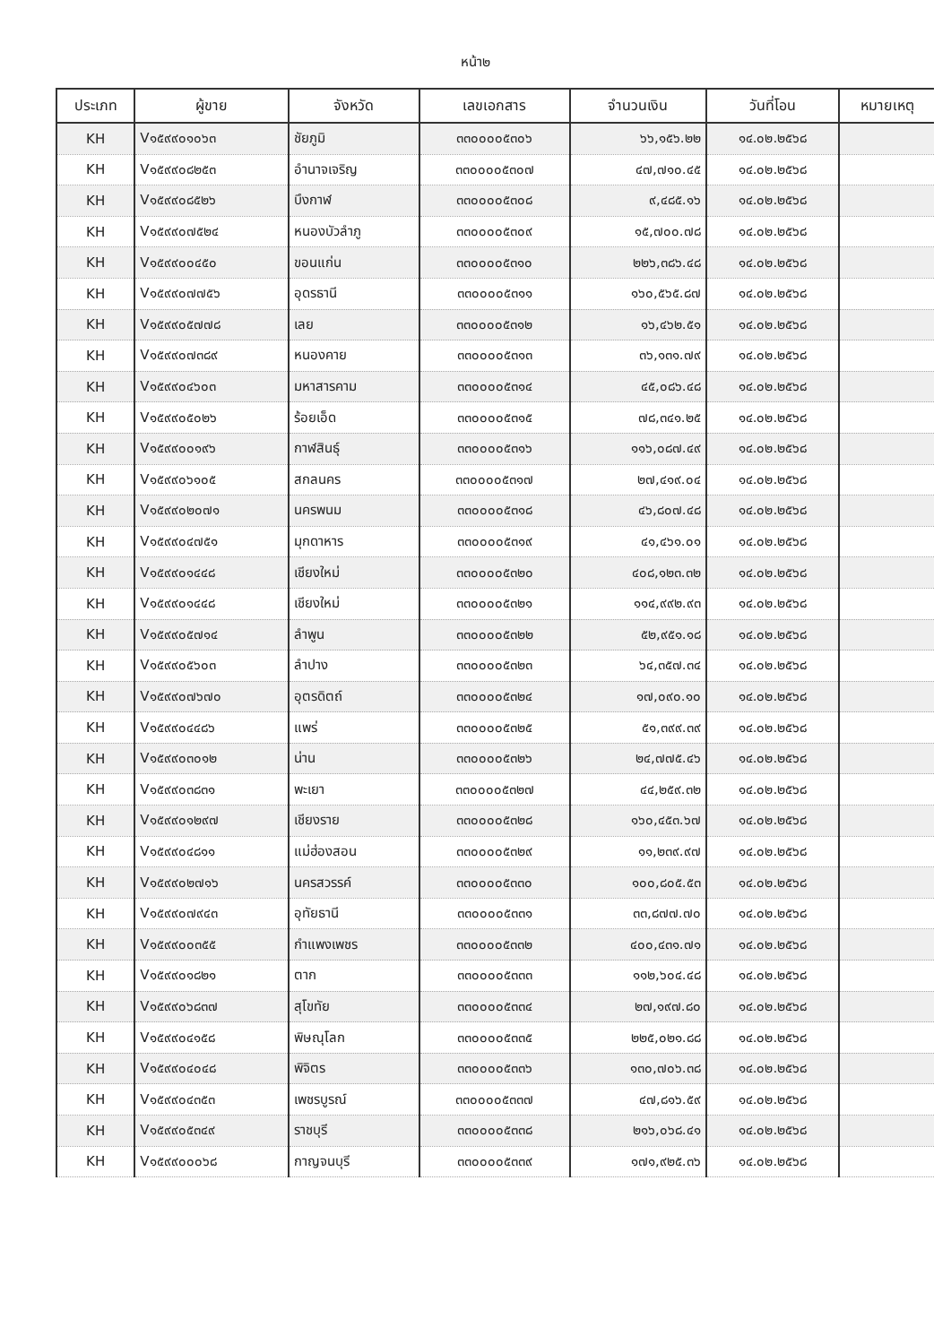หน้า๒
| ประเภท | ผู้ขาย | จังหวัด | เลขเอกสาร | จำนวนเงิน | วันที่โอน | หมายเหตุ |
| --- | --- | --- | --- | --- | --- | --- |
| KH | V๑๕๙๙๐๑๐๖๓ | ชัยภูมิ | ๓๓๐๐๐๐๕๓๐๖ | ๖๖,๑๕๖.๒๒ | ๑๔.๐๒.๒๕๖๘ | |
| KH | V๑๕๙๙๐๘๒๕๓ | อำนาจเจริญ | ๓๓๐๐๐๐๕๓๐๗ | ๔๗,๗๑๐.๔๕ | ๑๔.๐๒.๒๕๖๘ | |
| KH | V๑๕๙๙๐๘๕๒๖ | บึงกาฬ | ๓๓๐๐๐๐๕๓๐๘ | ๙,๔๘๕.๑๖ | ๑๔.๐๒.๒๕๖๘ | |
| KH | V๑๕๙๙๐๗๕๒๔ | หนองบัวลำภู | ๓๓๐๐๐๐๕๓๐๙ | ๑๕,๗๐๐.๗๘ | ๑๔.๐๒.๒๕๖๘ | |
| KH | V๑๕๙๙๐๐๔๕๐ | ขอนแก่น | ๓๓๐๐๐๐๕๓๑๐ | ๒๒๖,๓๘๖.๔๘ | ๑๔.๐๒.๒๕๖๘ | |
| KH | V๑๕๙๙๐๗๗๕๖ | อุดรธานี | ๓๓๐๐๐๐๕๓๑๑ | ๑๖๐,๕๖๕.๘๗ | ๑๔.๐๒.๒๕๖๘ | |
| KH | V๑๕๙๙๐๕๗๗๘ | เลย | ๓๓๐๐๐๐๕๓๑๒ | ๑๖,๔๖๒.๕๑ | ๑๔.๐๒.๒๕๖๘ | |
| KH | V๑๕๙๙๐๗๓๘๙ | หนองคาย | ๓๓๐๐๐๐๕๓๑๓ | ๓๖,๑๓๑.๗๙ | ๑๔.๐๒.๒๕๖๘ | |
| KH | V๑๕๙๙๐๔๖๐๓ | มหาสารคาม | ๓๓๐๐๐๐๕๓๑๔ | ๔๕,๐๘๖.๔๘ | ๑๔.๐๒.๒๕๖๘ | |
| KH | V๑๕๙๙๐๕๐๒๖ | ร้อยเอ็ด | ๓๓๐๐๐๐๕๓๑๕ | ๗๘,๓๔๑.๒๕ | ๑๔.๐๒.๒๕๖๘ | |
| KH | V๑๕๙๙๐๐๑๙๖ | กาฬสินธุ์ | ๓๓๐๐๐๐๕๓๑๖ | ๑๑๖,๐๘๗.๔๙ | ๑๔.๐๒.๒๕๖๘ | |
| KH | V๑๕๙๙๐๖๑๐๕ | สกลนคร | ๓๓๐๐๐๐๕๓๑๗ | ๒๗,๔๑๙.๐๔ | ๑๔.๐๒.๒๕๖๘ | |
| KH | V๑๕๙๙๐๒๐๗๑ | นครพนม | ๓๓๐๐๐๐๕๓๑๘ | ๔๖,๘๐๗.๔๘ | ๑๔.๐๒.๒๕๖๘ | |
| KH | V๑๕๙๙๐๔๗๕๑ | มุกดาหาร | ๓๓๐๐๐๐๕๓๑๙ | ๔๑,๔๖๑.๐๑ | ๑๔.๐๒.๒๕๖๘ | |
| KH | V๑๕๙๙๐๑๔๔๘ | เชียงใหม่ | ๓๓๐๐๐๐๕๓๒๐ | ๔๐๘,๑๒๓.๓๒ | ๑๔.๐๒.๒๕๖๘ | |
| KH | V๑๕๙๙๐๑๔๔๘ | เชียงใหม่ | ๓๓๐๐๐๐๕๓๒๑ | ๑๑๔,๙๙๒.๙๓ | ๑๔.๐๒.๒๕๖๘ | |
| KH | V๑๕๙๙๐๕๗๑๔ | ลำพูน | ๓๓๐๐๐๐๕๓๒๒ | ๕๒,๙๕๑.๑๘ | ๑๔.๐๒.๒๕๖๘ | |
| KH | V๑๕๙๙๐๕๖๐๓ | ลำปาง | ๓๓๐๐๐๐๕๓๒๓ | ๖๔,๓๕๗.๓๔ | ๑๔.๐๒.๒๕๖๘ | |
| KH | V๑๕๙๙๐๗๖๗๐ | อุตรดิตถ์ | ๓๓๐๐๐๐๕๓๒๔ | ๑๗,๐๙๐.๑๐ | ๑๔.๐๒.๒๕๖๘ | |
| KH | V๑๕๙๙๐๔๔๘๖ | แพร่ | ๓๓๐๐๐๐๕๓๒๕ | ๕๑,๓๙๙.๓๙ | ๑๔.๐๒.๒๕๖๘ | |
| KH | V๑๕๙๙๐๓๐๑๒ | น่าน | ๓๓๐๐๐๐๕๓๒๖ | ๒๔,๗๗๕.๔๖ | ๑๔.๐๒.๒๕๖๘ | |
| KH | V๑๕๙๙๐๓๘๓๑ | พะเยา | ๓๓๐๐๐๐๕๓๒๗ | ๔๔,๒๕๙.๓๒ | ๑๔.๐๒.๒๕๖๘ | |
| KH | V๑๕๙๙๐๑๒๙๗ | เชียงราย | ๓๓๐๐๐๐๕๓๒๘ | ๑๖๐,๔๕๓.๖๗ | ๑๔.๐๒.๒๕๖๘ | |
| KH | V๑๕๙๙๐๔๘๑๑ | แม่ฮ่องสอน | ๓๓๐๐๐๐๕๓๒๙ | ๑๑,๒๓๙.๙๗ | ๑๔.๐๒.๒๕๖๘ | |
| KH | V๑๕๙๙๐๒๗๑๖ | นครสวรรค์ | ๓๓๐๐๐๐๕๓๓๐ | ๑๐๐,๘๐๕.๕๓ | ๑๔.๐๒.๒๕๖๘ | |
| KH | V๑๕๙๙๐๗๙๔๓ | อุทัยธานี | ๓๓๐๐๐๐๕๓๓๑ | ๓๓,๘๗๗.๗๐ | ๑๔.๐๒.๒๕๖๘ | |
| KH | V๑๕๙๙๐๐๓๕๕ | กำแพงเพชร | ๓๓๐๐๐๐๕๓๓๒ | ๔๐๐,๔๓๑.๗๑ | ๑๔.๐๒.๒๕๖๘ | |
| KH | V๑๕๙๙๐๑๘๒๑ | ตาก | ๓๓๐๐๐๐๕๓๓๓ | ๑๑๒,๖๐๔.๔๘ | ๑๔.๐๒.๒๕๖๘ | |
| KH | V๑๕๙๙๐๖๘๓๗ | สุโขทัย | ๓๓๐๐๐๐๕๓๓๔ | ๒๗,๑๙๗.๘๐ | ๑๔.๐๒.๒๕๖๘ | |
| KH | V๑๕๙๙๐๔๑๕๘ | พิษณุโลก | ๓๓๐๐๐๐๕๓๓๕ | ๒๒๕,๐๒๑.๘๘ | ๑๔.๐๒.๒๕๖๘ | |
| KH | V๑๕๙๙๐๔๐๔๘ | พิจิตร | ๓๓๐๐๐๐๕๓๓๖ | ๑๓๐,๗๐๖.๓๘ | ๑๔.๐๒.๒๕๖๘ | |
| KH | V๑๕๙๙๐๔๓๕๓ | เพชรบูรณ์ | ๓๓๐๐๐๐๕๓๓๗ | ๔๗,๘๑๖.๕๙ | ๑๔.๐๒.๒๕๖๘ | |
| KH | V๑๕๙๙๐๕๓๔๙ | ราชบุรี | ๓๓๐๐๐๐๕๓๓๘ | ๒๑๖,๐๖๘.๔๑ | ๑๔.๐๒.๒๕๖๘ | |
| KH | V๑๕๙๙๐๐๐๖๘ | กาญจนบุรี | ๓๓๐๐๐๐๕๓๓๙ | ๑๗๑,๙๒๕.๓๖ | ๑๔.๐๒.๒๕๖๘ | |